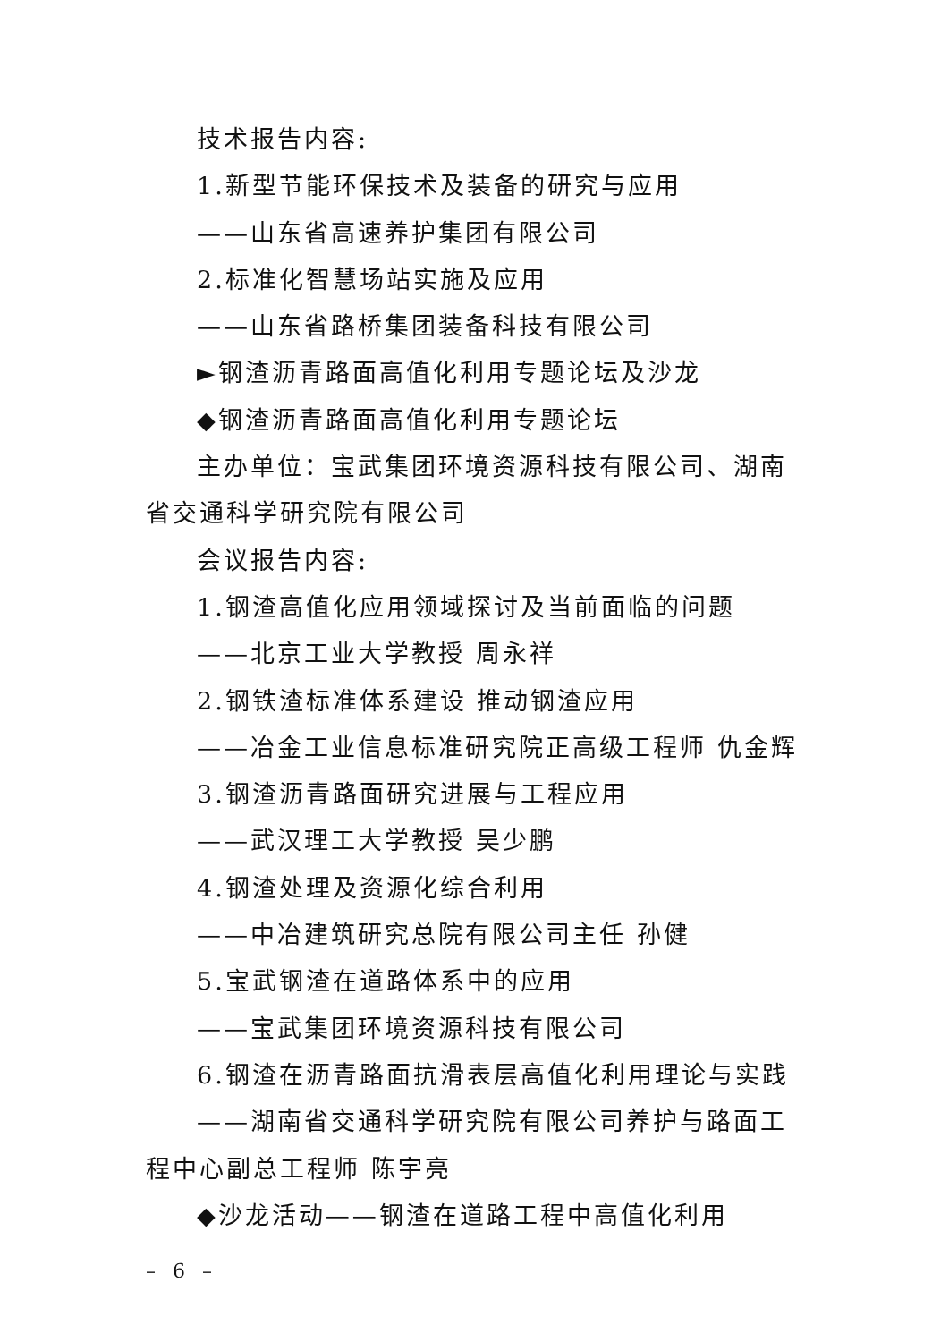技术报告内容:
1.新型节能环保技术及装备的研究与应用
——山东省高速养护集团有限公司
2.标准化智慧场站实施及应用
——山东省路桥集团装备科技有限公司
►钢渣沥青路面高值化利用专题论坛及沙龙
◆钢渣沥青路面高值化利用专题论坛
主办单位：宝武集团环境资源科技有限公司、湖南省交通科学研究院有限公司
会议报告内容:
1.钢渣高值化应用领域探讨及当前面临的问题
——北京工业大学教授 周永祥
2.钢铁渣标准体系建设 推动钢渣应用
——冶金工业信息标准研究院正高级工程师 仇金辉
3.钢渣沥青路面研究进展与工程应用
——武汉理工大学教授 吴少鹏
4.钢渣处理及资源化综合利用
——中冶建筑研究总院有限公司主任 孙健
5.宝武钢渣在道路体系中的应用
——宝武集团环境资源科技有限公司
6.钢渣在沥青路面抗滑表层高值化利用理论与实践
——湖南省交通科学研究院有限公司养护与路面工程中心副总工程师 陈宇亮
◆沙龙活动——钢渣在道路工程中高值化利用
– 6 –